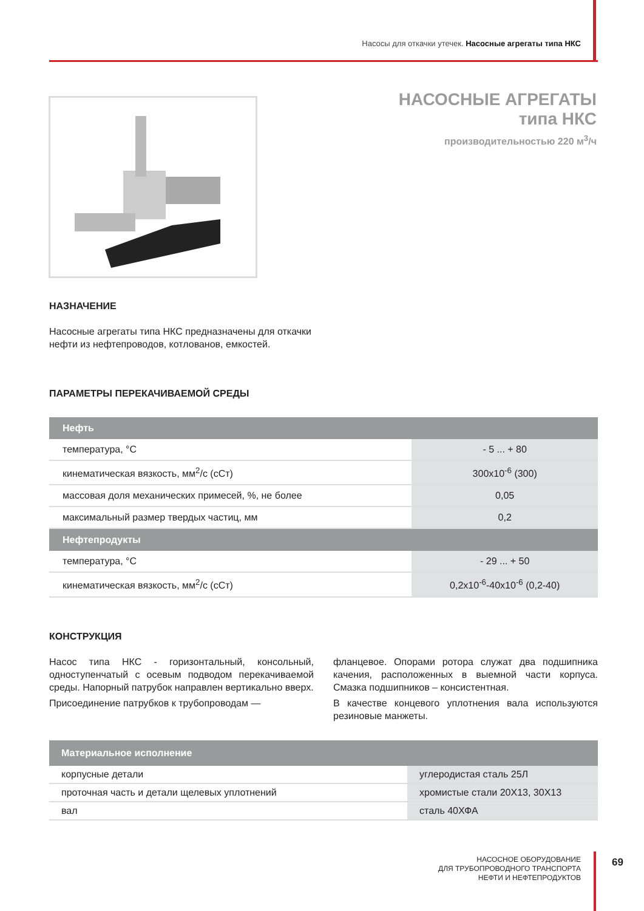Насосы для откачки утечек. Насосные агрегаты типа НКС
НАСОСНЫЕ АГРЕГАТЫ
типа НКС
производительностью 220 м<sup>3</sup>/ч
НАЗНАЧЕНИЕ
Насосные агрегаты типа НКС предназначены для откачки нефти из нефтепроводов, котлованов, емкостей.
ПАРАМЕТРЫ ПЕРЕКАЧИВАЕМОЙ СРЕДЫ
| Нефть | |
| --- | --- |
| температура, °С | - 5 ... + 80 |
| кинематическая вязкость, мм<sup>2</sup>/с (сСт) | 300х10<sup>-6</sup> (300) |
| массовая доля механических примесей, %, не более | 0,05 |
| максимальный размер твердых частиц, мм | 0,2 |
| Нефтепродукты | |
| температура, °С | - 29 ... + 50 |
| кинематическая вязкость, мм<sup>2</sup>/с (сСт) | 0,2х10<sup>-6</sup>-40х10<sup>-6</sup> (0,2-40) |
КОНСТРУКЦИЯ
Насос типа НКС - горизонтальный, консольный, одноступенчатый с осевым подводом перекачиваемой среды. Напорный патрубок направлен вертикально вверх.
Присоединение патрубков к трубопроводам —
фланцевое. Опорами ротора служат два подшипника качения, расположенных в выемной части корпуса. Смазка подшипников – консистентная.
В качестве концевого уплотнения вала используются резиновые манжеты.
| Материальное исполнение | |
| --- | --- |
| корпусные детали | углеродистая сталь 25Л |
| проточная часть и детали щелевых уплотнений | хромистые стали 20Х13, 30Х13 |
| вал | сталь 40ХФА |
НАСОСНОЕ ОБОРУДОВАНИЕ
ДЛЯ ТРУБОПРОВОДНОГО ТРАНСПОРТА
НЕФТИ И НЕФТЕПРОДУКТОВ
69